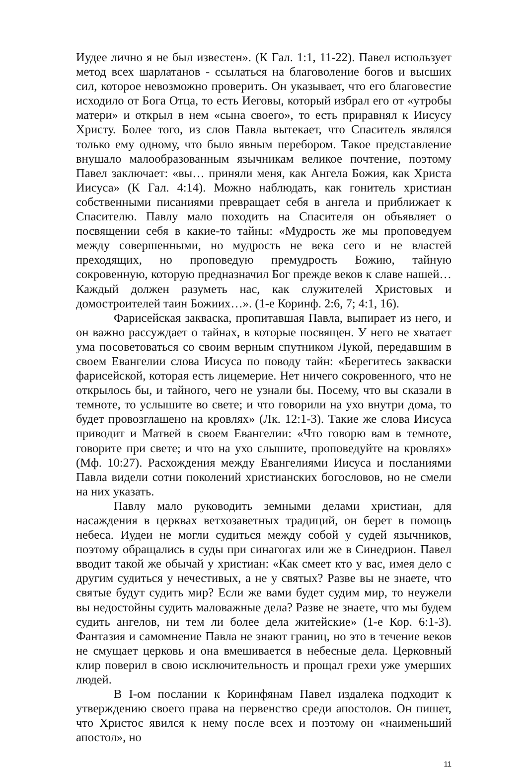Иудее лично я не был известен». (К Гал. 1:1, 11-22). Павел использует метод всех шарлатанов - ссылаться на благоволение богов и высших сил, которое невозможно проверить. Он указывает, что его благовестие исходило от Бога Отца, то есть Иеговы, который избрал его от «утробы матери» и открыл в нем «сына своего», то есть приравнял к Иисусу Христу. Более того, из слов Павла вытекает, что Спаситель являлся только ему одному, что было явным перебором. Такое представление внушало малообразованным язычникам великое почтение, поэтому Павел заключает: «вы… приняли меня, как Ангела Божия, как Христа Иисуса» (К Гал. 4:14). Можно наблюдать, как гонитель христиан собственными писаниями превращает себя в ангела и приближает к Спасителю. Павлу мало походить на Спасителя он объявляет о посвящении себя в какие-то тайны: «Мудрость же мы проповедуем между совершенными, но мудрость не века сего и не властей преходящих, но проповедую премудрость Божию, тайную сокровенную, которую предназначил Бог прежде веков к славе нашей… Каждый должен разуметь нас, как служителей Христовых и домостроителей таин Божиих…». (1-е Коринф. 2:6, 7; 4:1, 16).
Фарисейская закваска, пропитавшая Павла, выпирает из него, и он важно рассуждает о тайнах, в которые посвящен. У него не хватает ума посоветоваться со своим верным спутником Лукой, передавшим в своем Евангелии слова Иисуса по поводу тайн: «Берегитесь закваски фарисейской, которая есть лицемерие. Нет ничего сокровенного, что не открылось бы, и тайного, чего не узнали бы. Посему, что вы сказали в темноте, то услышите во свете; и что говорили на ухо внутри дома, то будет провозглашено на кровлях» (Лк. 12:1-3). Такие же слова Иисуса приводит и Матвей в своем Евангелии: «Что говорю вам в темноте, говорите при свете; и что на ухо слышите, проповедуйте на кровлях» (Мф. 10:27). Расхождения между Евангелиями Иисуса и посланиями Павла видели сотни поколений христианских богословов, но не смели на них указать.
Павлу мало руководить земными делами христиан, для насаждения в церквах ветхозаветных традиций, он берет в помощь небеса. Иудеи не могли судиться между собой у судей язычников, поэтому обращались в суды при синагогах или же в Синедрион. Павел вводит такой же обычай у христиан: «Как смеет кто у вас, имея дело с другим судиться у нечестивых, а не у святых? Разве вы не знаете, что святые будут судить мир? Если же вами будет судим мир, то неужели вы недостойны судить маловажные дела? Разве не знаете, что мы будем судить ангелов, ни тем ли более дела житейские» (1-е Кор. 6:1-3). Фантазия и самомнение Павла не знают границ, но это в течение веков не смущает церковь и она вмешивается в небесные дела. Церковный клир поверил в свою исключительность и прощал грехи уже умерших людей.
В I-ом послании к Коринфянам Павел издалека подходит к утверждению своего права на первенство среди апостолов. Он пишет, что Христос явился к нему после всех и поэтому он «наименьший апостол», но
11